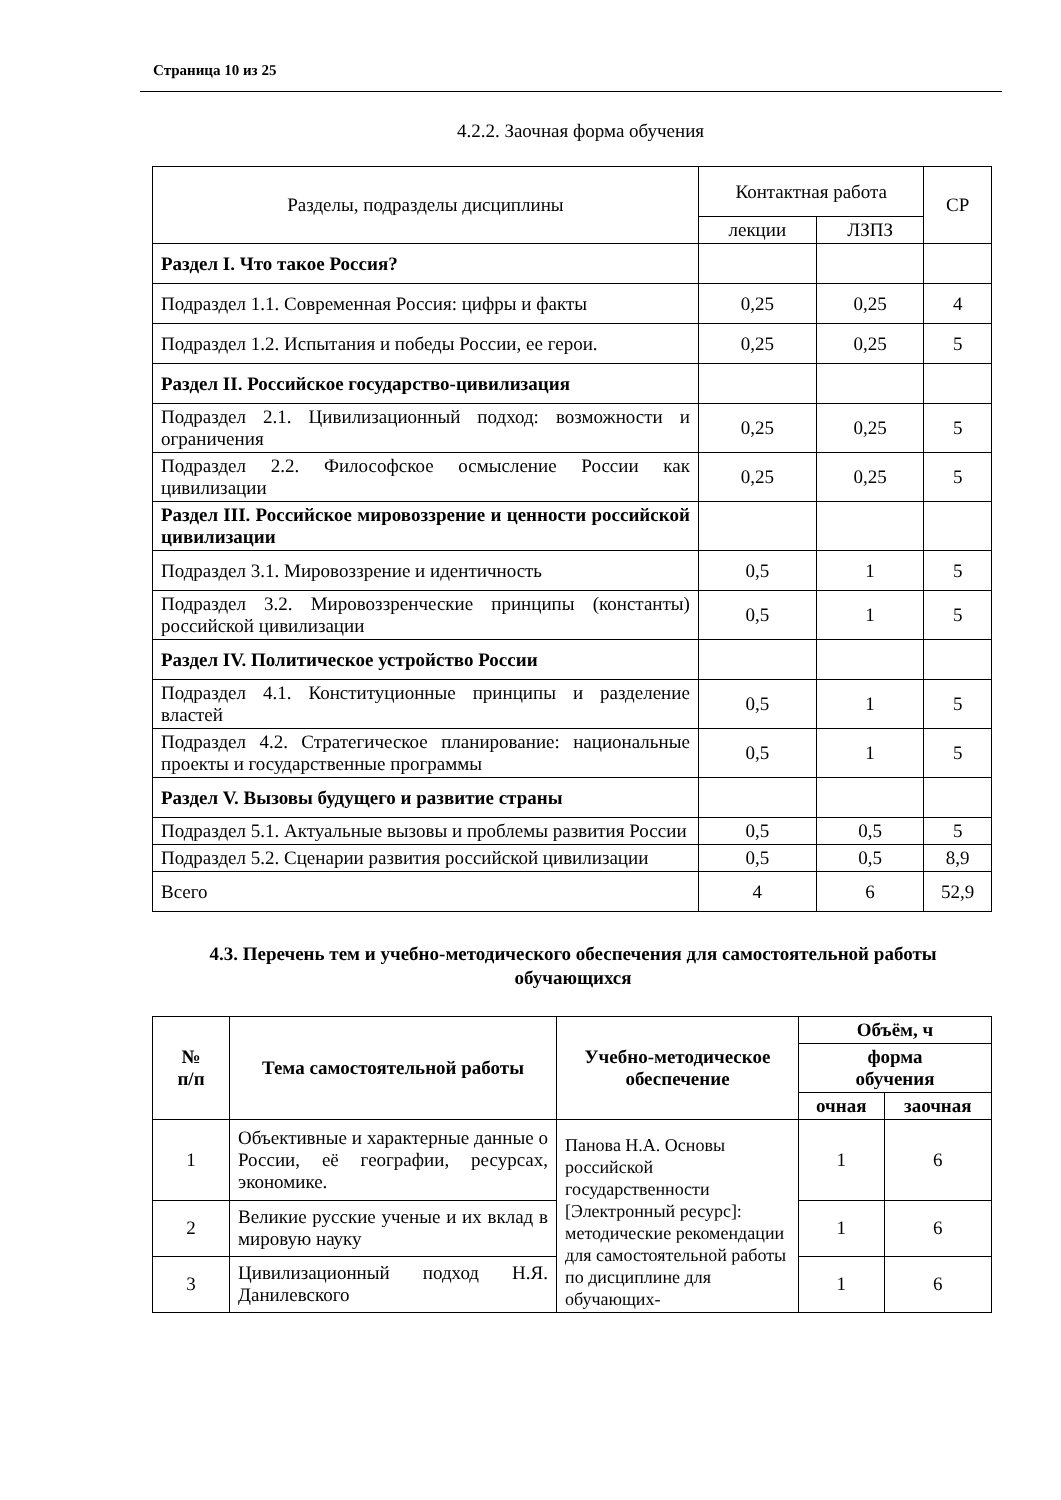Страница 10 из 25
4.2.2. Заочная форма обучения
| Разделы, подразделы дисциплины | Контактная работа | | СР |
| | лекции | ЛЗПЗ | |
| Раздел I. Что такое Россия? | | | |
| Подраздел 1.1. Современная Россия: цифры и факты | 0,25 | 0,25 | 4 |
| Подраздел 1.2. Испытания и победы России, ее герои. | 0,25 | 0,25 | 5 |
| Раздел II. Российское государство-цивилизация | | | |
| Подраздел 2.1. Цивилизационный подход: возможности и ограничения | 0,25 | 0,25 | 5 |
| Подраздел 2.2. Философское осмысление России как цивилизации | 0,25 | 0,25 | 5 |
| Раздел III. Российское мировоззрение и ценности российской цивилизации | | | |
| Подраздел 3.1. Мировоззрение и идентичность | 0,5 | 1 | 5 |
| Подраздел 3.2. Мировоззренческие принципы (константы) российской цивилизации | 0,5 | 1 | 5 |
| Раздел IV. Политическое устройство России | | | |
| Подраздел 4.1. Конституционные принципы и разделение властей | 0,5 | 1 | 5 |
| Подраздел 4.2. Стратегическое планирование: национальные проекты и государственные программы | 0,5 | 1 | 5 |
| Раздел V. Вызовы будущего и развитие страны | | | |
| Подраздел 5.1. Актуальные вызовы и проблемы развития России | 0,5 | 0,5 | 5 |
| Подраздел 5.2. Сценарии развития российской цивилизации | 0,5 | 0,5 | 8,9 |
| Всего | 4 | 6 | 52,9 |
4.3. Перечень тем и учебно-методического обеспечения для самостоятельной работы обучающихся
| № п/п | Тема самостоятельной работы | Учебно-методическое обеспечение | Объём, ч | |
| --- | --- | --- | --- | --- |
| | | | форма обучения | |
| | | | очная | заочная |
| 1 | Объективные и характерные данные о России, её географии, ресурсах, экономике. | Панова Н.А. Основы российской государственности [Электронный ресурс]: методические рекомендации для самостоятельной работы по дисциплине для обучающих- | 1 | 6 |
| 2 | Великие русские ученые и их вклад в мировую науку | | 1 | 6 |
| 3 | Цивилизационный подход Н.Я. Данилевского | | 1 | 6 |